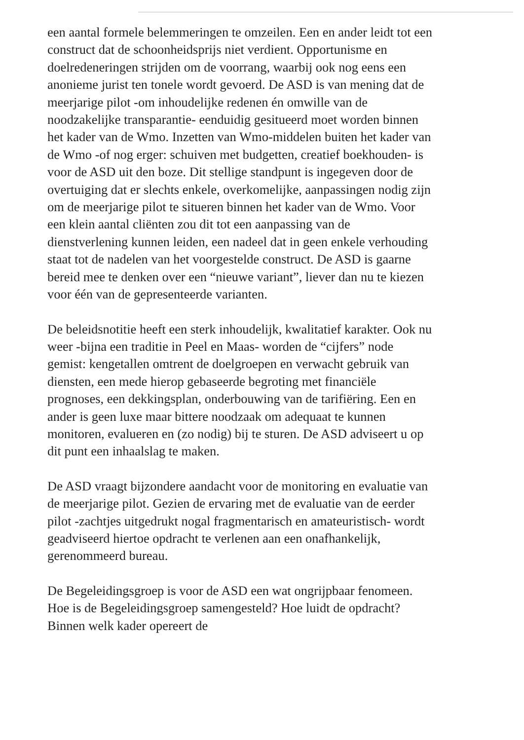een aantal formele belemmeringen te omzeilen. Een en ander leidt tot een construct dat de schoonheidsprijs niet verdient. Opportunisme en doelredeneringen strijden om de voorrang, waarbij ook nog eens een anonieme jurist ten tonele wordt gevoerd. De ASD is van mening dat de meerjarige pilot -om inhoudelijke redenen én omwille van de noodzakelijke transparantie- eenduidig gesitueerd moet worden binnen het kader van de Wmo. Inzetten van Wmo-middelen buiten het kader van de Wmo -of nog erger: schuiven met budgetten, creatief boekhouden- is voor de ASD uit den boze. Dit stellige standpunt is ingegeven door de overtuiging dat er slechts enkele, overkomelijke, aanpassingen nodig zijn om de meerjarige pilot te situeren binnen het kader van de Wmo. Voor een klein aantal cliënten zou dit tot een aanpassing van de dienstverlening kunnen leiden, een nadeel dat in geen enkele verhouding staat tot de nadelen van het voorgestelde construct. De ASD is gaarne bereid mee te denken over een “nieuwe variant”, liever dan nu te kiezen voor één van de gepresenteerde varianten.
De beleidsnotitie heeft een sterk inhoudelijk, kwalitatief karakter. Ook nu weer -bijna een traditie in Peel en Maas- worden de “cijfers” node gemist: kengetallen omtrent de doelgroepen en verwacht gebruik van diensten, een mede hierop gebaseerde begroting met financiële prognoses, een dekkingsplan, onderbouwing van de tarifiëring. Een en ander is geen luxe maar bittere noodzaak om adequaat te kunnen monitoren, evalueren en (zo nodig) bij te sturen. De ASD adviseert u op dit punt een inhaalslag te maken.
De ASD vraagt bijzondere aandacht voor de monitoring en evaluatie van de meerjarige pilot. Gezien de ervaring met de evaluatie van de eerder pilot -zachtjes uitgedrukt nogal fragmentarisch en amateuristisch- wordt geadviseerd hiertoe opdracht te verlenen aan een onafhankelijk, gerenommeerd bureau.
De Begeleidingsgroep is voor de ASD een wat ongrijpbaar fenomeen. Hoe is de Begeleidingsgroep samengesteld? Hoe luidt de opdracht? Binnen welk kader opereert de